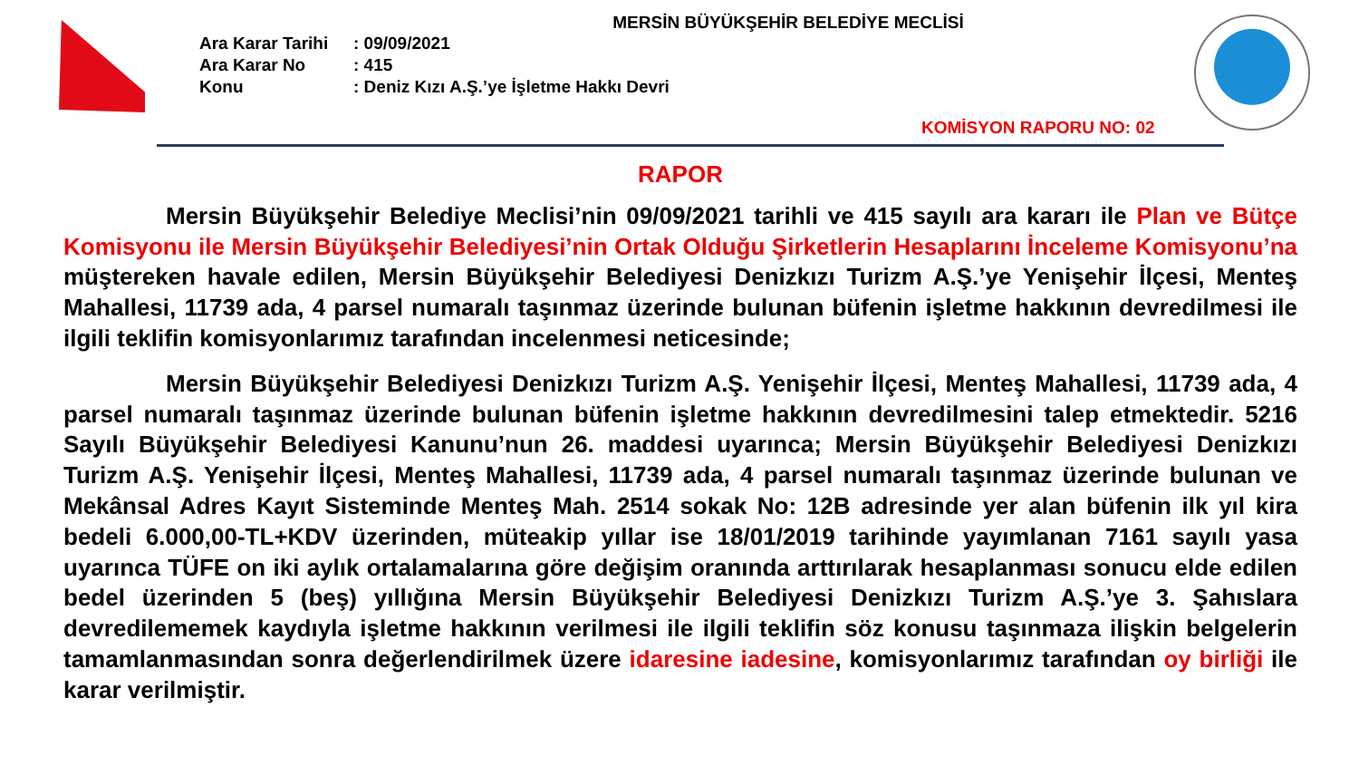MERSİN BÜYÜKŞEHİR BELEDİYE MECLİSİ
Ara Karar Tarihi: 09/09/2021
Ara Karar No: 415
Konu: Deniz Kızı A.Ş.’ye İşletme Hakkı Devri
KOMİSYON RAPORU NO: 02
RAPOR
Mersin Büyükşehir Belediye Meclisi’nin 09/09/2021 tarihli ve 415 sayılı ara kararı ile Plan ve Bütçe Komisyonu ile Mersin Büyükşehir Belediyesi’nin Ortak Olduğu Şirketlerin Hesaplarını İnceleme Komisyonu’na müştereken havale edilen, Mersin Büyükşehir Belediyesi Denizkızı Turizm A.Ş.’ye Yenişehir İlçesi, Menteş Mahallesi, 11739 ada, 4 parsel numaralı taşınmaz üzerinde bulunan büfenin işletme hakkının devredilmesi ile ilgili teklifin komisyonlarımız tarafından incelenmesi neticesinde;
Mersin Büyükşehir Belediyesi Denizkızı Turizm A.Ş. Yenişehir İlçesi, Menteş Mahallesi, 11739 ada, 4 parsel numaralı taşınmaz üzerinde bulunan büfenin işletme hakkının devredilmesini talep etmektedir. 5216 Sayılı Büyükşehir Belediyesi Kanunu’nun 26. maddesi uyarınca; Mersin Büyükşehir Belediyesi Denizkızı Turizm A.Ş. Yenişehir İlçesi, Menteş Mahallesi, 11739 ada, 4 parsel numaralı taşınmaz üzerinde bulunan ve Mekânsal Adres Kayıt Sisteminde Menteş Mah. 2514 sokak No: 12B adresinde yer alan büfenin ilk yıl kira bedeli 6.000,00-TL+KDV üzerinden, müteakip yıllar ise 18/01/2019 tarihinde yayımlanan 7161 sayılı yasa uyarınca TÜFE on iki aylık ortalamalarına göre değişim oranında arttırılarak hesaplanması sonucu elde edilen bedel üzerinden 5 (beş) yıllığına Mersin Büyükşehir Belediyesi Denizkızı Turizm A.Ş.’ye 3. Şahıslara devredilememek kaydıyla işletme hakkının verilmesi ile ilgili teklifin söz konusu taşınmaza ilişkin belgelerin tamamlanmasından sonra değerlendirilmek üzere idaresine iadesine, komisyonlarımız tarafından oy birliği ile karar verilmiştir.